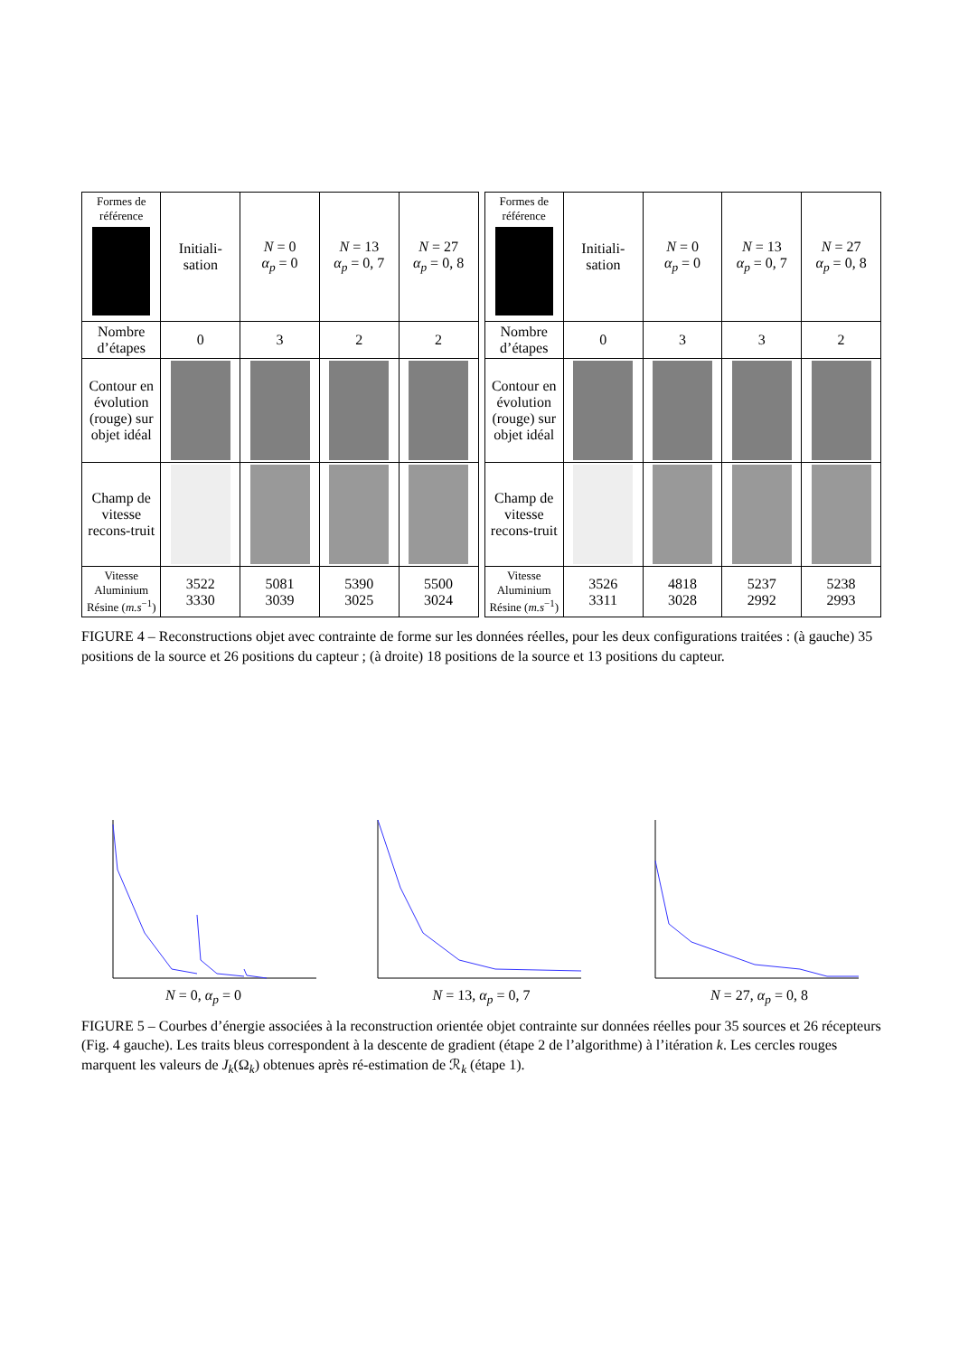| Formes de référence | Initiali- sation | N = 0 α<sub>p</sub> = 0 | N = 13 α<sub>p</sub> = 0, 7 | N = 27 α<sub>p</sub> = 0, 8 |
| Nombre d’étapes | 0 | 3 | 2 | 2 |
| Contour en évolution (rouge) sur objet idéal | | | | |
| Champ de vitesse recons-truit | | | | |
| Vitesse Aluminium Résine ( m.s<sup>−1</sup>) | 3522 3330 | 5081 3039 | 5390 3025 | 5500 3024 |
| Formes de référence | Initiali- sation | N = 0 α<sub>p</sub> = 0 | N = 13 α<sub>p</sub> = 0, 7 | N = 27 α<sub>p</sub> = 0, 8 |
| Nombre d’étapes | 0 | 3 | 3 | 2 |
| Contour en évolution (rouge) sur objet idéal | | | | |
| Champ de vitesse recons-truit | | | | |
| Vitesse Aluminium Résine ( m.s<sup>−1</sup>) | 3526 3311 | 4818 3028 | 5237 2992 | 5238 2993 |
FIGURE 4 – Reconstructions objet avec contrainte de forme sur les données réelles, pour les deux configurations traitées : (à gauche) 35 positions de la source et 26 positions du capteur ; (à droite) 18 positions de la source et 13 positions du capteur.
N = 0, α<sub>p</sub> = 0 N = 13, α<sub>p</sub> = 0, 7 N = 27, α<sub>p</sub> = 0, 8
FIGURE 5 – Courbes d’énergie associées à la reconstruction orientée objet contrainte sur données réelles pour 35 sources et 26 récepteurs (Fig. 4 gauche). Les traits bleus correspondent à la descente de gradient (étape 2 de l’algorithme) à l’itération k. Les cercles rouges marquent les valeurs de J<sub>k</sub>(Ω<sub>k</sub>) obtenues après ré-estimation de ℛ<sub>k</sub> (étape 1).